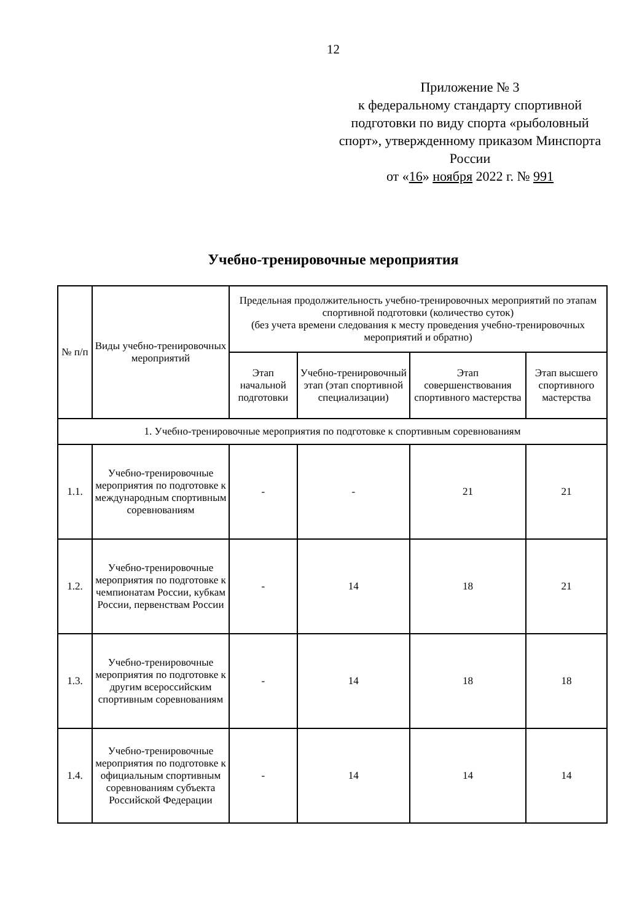12
Приложение № 3
к федеральному стандарту спортивной подготовки по виду спорта «рыболовный спорт», утвержденному приказом Минспорта России
от «16» ноября 2022 г. № 991
Учебно-тренировочные мероприятия
| № п/п | Виды учебно-тренировочных мероприятий | Предельная продолжительность учебно-тренировочных мероприятий по этапам спортивной подготовки (количество суток) (без учета времени следования к месту проведения учебно-тренировочных мероприятий и обратно) | | | |
| --- | --- | --- | --- | --- | --- |
| | | Этап начальной подготовки | Учебно-тренировочный этап (этап спортивной специализации) | Этап совершенствования спортивного мастерства | Этап высшего спортивного мастерства |
| 1. Учебно-тренировочные мероприятия по подготовке к спортивным соревнованиям | | | | | |
| 1.1. | Учебно-тренировочные мероприятия по подготовке к международным спортивным соревнованиям | - | - | 21 | 21 |
| 1.2. | Учебно-тренировочные мероприятия по подготовке к чемпионатам России, кубкам России, первенствам России | - | 14 | 18 | 21 |
| 1.3. | Учебно-тренировочные мероприятия по подготовке к другим всероссийским спортивным соревнованиям | - | 14 | 18 | 18 |
| 1.4. | Учебно-тренировочные мероприятия по подготовке к официальным спортивным соревнованиям субъекта Российской Федерации | - | 14 | 14 | 14 |